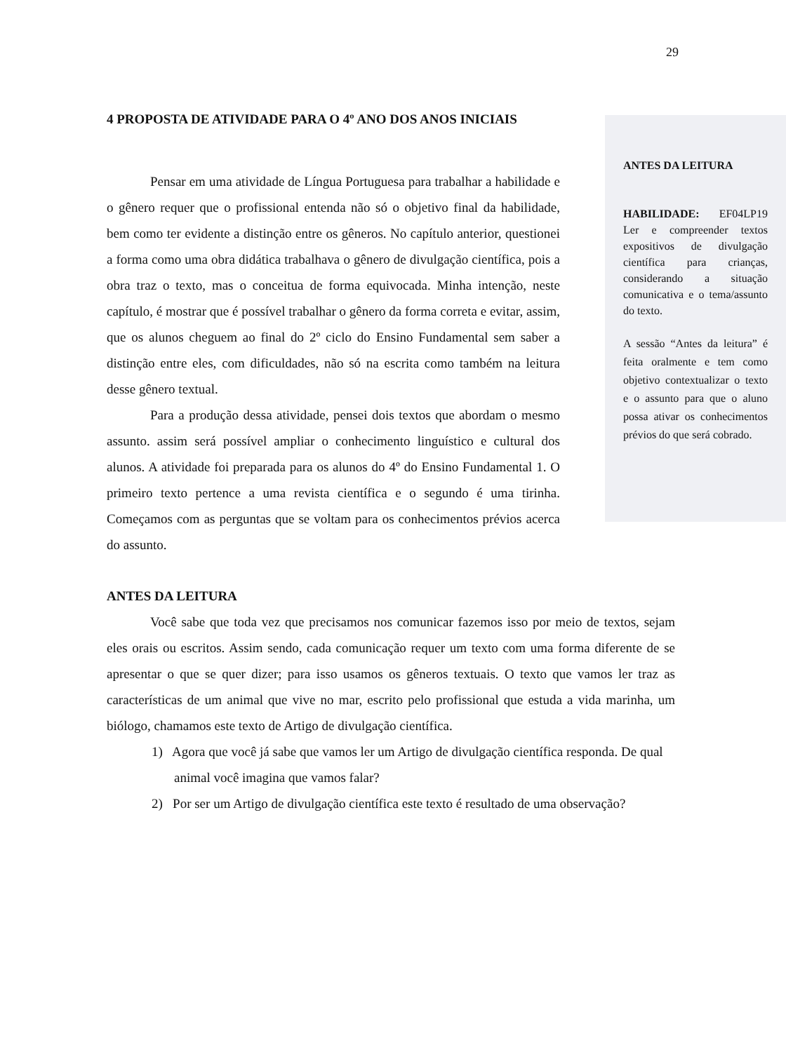29
ANTES DA LEITURA
HABILIDADE: EF04LP19 Ler e compreender textos expositivos de divulgação científica para crianças, considerando a situação comunicativa e o tema/assunto do texto.
A sessão “Antes da leitura” é feita oralmente e tem como objetivo contextualizar o texto e o assunto para que o aluno possa ativar os conhecimentos prévios do que será cobrado.
4 PROPOSTA DE ATIVIDADE PARA O 4º ANO DOS ANOS INICIAIS
Pensar em uma atividade de Língua Portuguesa para trabalhar a habilidade e o gênero requer que o profissional entenda não só o objetivo final da habilidade, bem como ter evidente a distinção entre os gêneros. No capítulo anterior, questionei a forma como uma obra didática trabalhava o gênero de divulgação científica, pois a obra traz o texto, mas o conceitua de forma equivocada. Minha intenção, neste capítulo, é mostrar que é possível trabalhar o gênero da forma correta e evitar, assim, que os alunos cheguem ao final do 2º ciclo do Ensino Fundamental sem saber a distinção entre eles, com dificuldades, não só na escrita como também na leitura desse gênero textual.
Para a produção dessa atividade, pensei dois textos que abordam o mesmo assunto. assim será possível ampliar o conhecimento linguístico e cultural dos alunos. A atividade foi preparada para os alunos do 4º do Ensino Fundamental 1. O primeiro texto pertence a uma revista científica e o segundo é uma tirinha. Começamos com as perguntas que se voltam para os conhecimentos prévios acerca do assunto.
ANTES DA LEITURA
Você sabe que toda vez que precisamos nos comunicar fazemos isso por meio de textos, sejam eles orais ou escritos. Assim sendo, cada comunicação requer um texto com uma forma diferente de se apresentar o que se quer dizer; para isso usamos os gêneros textuais. O texto que vamos ler traz as características de um animal que vive no mar, escrito pelo profissional que estuda a vida marinha, um biólogo, chamamos este texto de Artigo de divulgação científica.
1) Agora que você já sabe que vamos ler um Artigo de divulgação científica responda. De qual animal você imagina que vamos falar?
2) Por ser um Artigo de divulgação científica este texto é resultado de uma observação?